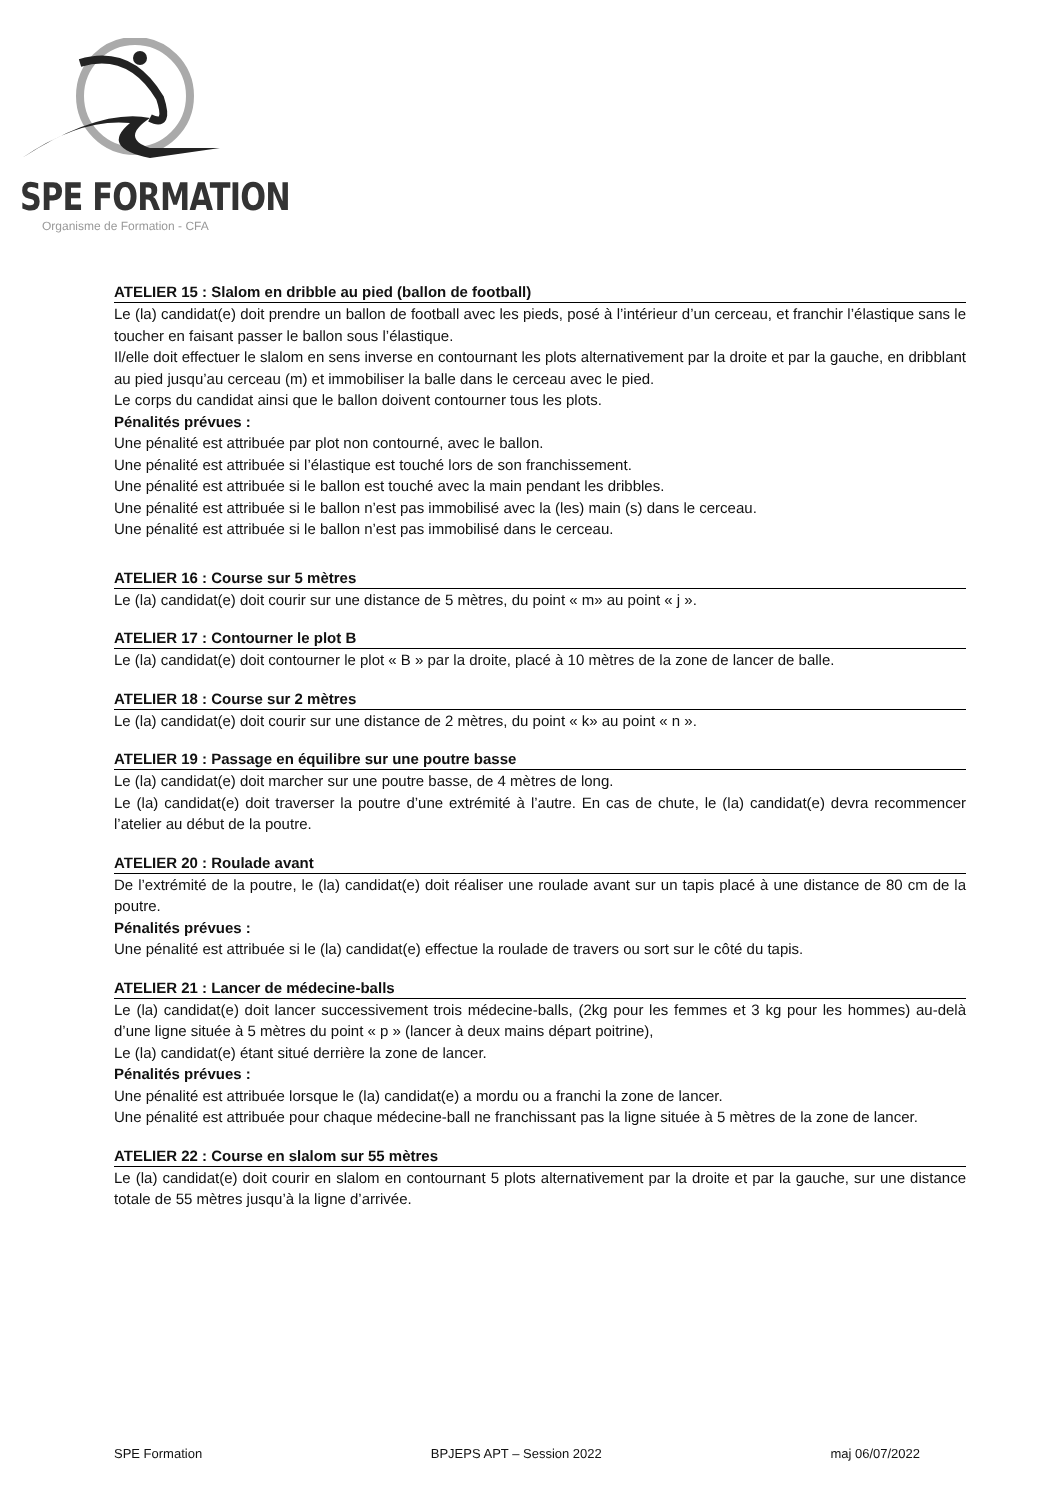SPE FORMATION
Organisme de Formation - CFA
ATELIER 15 : Slalom en dribble au pied (ballon de football)
Le (la) candidat(e) doit prendre un ballon de football avec les pieds, posé à l’intérieur d’un cerceau, et franchir l’élastique sans le toucher en faisant passer le ballon sous l’élastique.
Il/elle doit effectuer le slalom en sens inverse en contournant les plots alternativement par la droite et par la gauche, en dribblant au pied jusqu’au cerceau (m) et immobiliser la balle dans le cerceau avec le pied.
Le corps du candidat ainsi que le ballon doivent contourner tous les plots.
Pénalités prévues :
Une pénalité est attribuée par plot non contourné, avec le ballon.
Une pénalité est attribuée si l’élastique est touché lors de son franchissement.
Une pénalité est attribuée si le ballon est touché avec la main pendant les dribbles.
Une pénalité est attribuée si le ballon n’est pas immobilisé avec la (les) main (s) dans le cerceau.
Une pénalité est attribuée si le ballon n’est pas immobilisé dans le cerceau.
ATELIER 16 : Course sur 5 mètres
Le (la) candidat(e) doit courir sur une distance de 5 mètres, du point « m» au point « j ».
ATELIER 17 : Contourner le plot B
Le (la) candidat(e) doit contourner le plot « B » par la droite, placé à 10 mètres de la zone de lancer de balle.
ATELIER 18 : Course sur 2 mètres
Le (la) candidat(e) doit courir sur une distance de 2 mètres, du point « k» au point « n ».
ATELIER 19 : Passage en équilibre sur une poutre basse
Le (la) candidat(e) doit marcher sur une poutre basse, de 4 mètres de long.
Le (la) candidat(e) doit traverser la poutre d’une extrémité à l’autre. En cas de chute, le (la) candidat(e) devra recommencer l’atelier au début de la poutre.
ATELIER 20 : Roulade avant
De l’extrémité de la poutre, le (la) candidat(e) doit réaliser une roulade avant sur un tapis placé à une distance de 80 cm de la poutre.
Pénalités prévues :
Une pénalité est attribuée si le (la) candidat(e) effectue la roulade de travers ou sort sur le côté du tapis.
ATELIER 21 : Lancer de médecine-balls
Le (la) candidat(e) doit lancer successivement trois médecine-balls, (2kg pour les femmes et 3 kg pour les hommes) au-delà d’une ligne située à 5 mètres du point « p » (lancer à deux mains départ poitrine),
Le (la) candidat(e) étant situé derrière la zone de lancer.
Pénalités prévues :
Une pénalité est attribuée lorsque le (la) candidat(e) a mordu ou a franchi la zone de lancer.
Une pénalité est attribuée pour chaque médecine-ball ne franchissant pas la ligne située à 5 mètres de la zone de lancer.
ATELIER 22 : Course en slalom sur 55 mètres
Le (la) candidat(e) doit courir en slalom en contournant 5 plots alternativement par la droite et par la gauche, sur une distance totale de 55 mètres jusqu’à la ligne d’arrivée.
SPE Formation BPJEPS APT – Session 2022 maj 06/07/2022